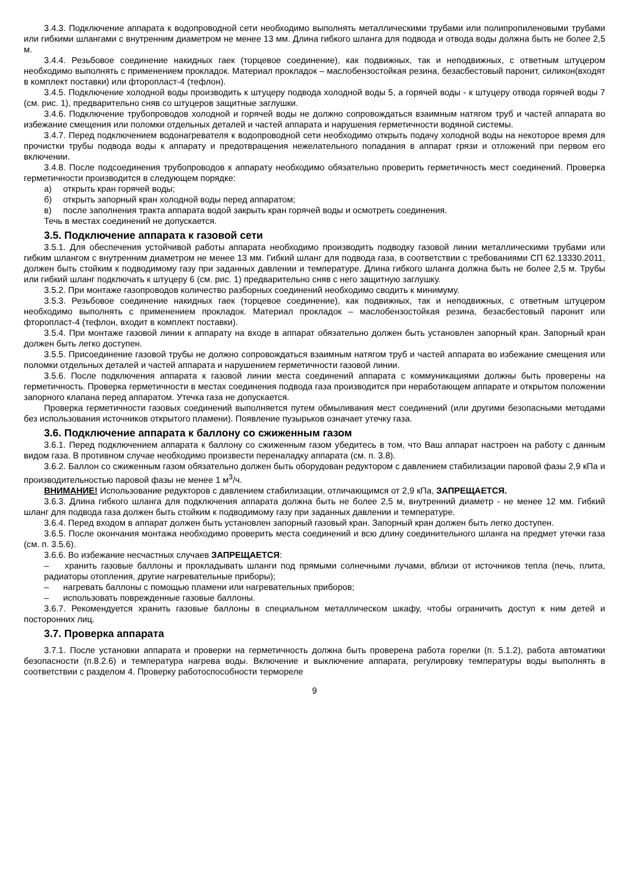3.4.3. Подключение аппарата к водопроводной сети необходимо выполнять металлическими трубами или полипропиленовыми трубами или гибкими шлангами с внутренним диаметром не менее 13 мм. Длина гибкого шланга для подвода и отвода воды должна быть не более 2,5 м.
3.4.4. Резьбовое соединение накидных гаек (торцевое соединение), как подвижных, так и неподвижных, с ответным штуцером необходимо выполнять с применением прокладок. Материал прокладок – маслобензостойкая резина, безасбестовый паронит, силикон(входят в комплект поставки) или фторопласт-4 (тефлон).
3.4.5. Подключение холодной воды производить к штуцеру подвода холодной воды 5, а горячей воды - к штуцеру отвода горячей воды 7 (см. рис. 1), предварительно сняв со штуцеров защитные заглушки.
3.4.6. Подключение трубопроводов холодной и горячей воды не должно сопровождаться взаимным натягом труб и частей аппарата во избежание смещения или поломки отдельных деталей и частей аппарата и нарушения герметичности водяной системы.
3.4.7. Перед подключением водонагревателя к водопроводной сети необходимо открыть подачу холодной воды на некоторое время для прочистки трубы подвода воды к аппарату и предотвращения нежелательного попадания в аппарат грязи и отложений при первом его включении.
3.4.8. После подсоединения трубопроводов к аппарату необходимо обязательно проверить герметичность мест соединений. Проверка герметичности производится в следующем порядке:
а) открыть кран горячей воды;
б) открыть запорный кран холодной воды перед аппаратом;
в) после заполнения тракта аппарата водой закрыть кран горячей воды и осмотреть соединения.
Течь в местах соединений не допускается.
3.5. Подключение аппарата к газовой сети
3.5.1. Для обеспечения устойчивой работы аппарата необходимо производить подводку газовой линии металлическими трубами или гибким шлангом с внутренним диаметром не менее 13 мм. Гибкий шланг для подвода газа, в соответствии с требованиями СП 62.13330.2011, должен быть стойким к подводимому газу при заданных давлении и температуре. Длина гибкого шланга должна быть не более 2,5 м. Трубы или гибкий шланг подключать к штуцеру 6 (см. рис. 1) предварительно сняв с него защитную заглушку.
3.5.2. При монтаже газопроводов количество разборных соединений необходимо сводить к минимуму.
3.5.3. Резьбовое соединение накидных гаек (торцевое соединение), как подвижных, так и неподвижных, с ответным штуцером необходимо выполнять с применением прокладок. Материал прокладок – маслобензостойкая резина, безасбестовый паронит или фторопласт-4 (тефлон, входит в комплект поставки).
3.5.4. При монтаже газовой линии к аппарату на входе в аппарат обязательно должен быть установлен запорный кран. Запорный кран должен быть легко доступен.
3.5.5. Присоединение газовой трубы не должно сопровождаться взаимным натягом труб и частей аппарата во избежание смещения или поломки отдельных деталей и частей аппарата и нарушением герметичности газовой линии.
3.5.6. После подключения аппарата к газовой линии места соединений аппарата с коммуникациями должны быть проверены на герметичность. Проверка герметичности в местах соединения подвода газа производится при неработающем аппарате и открытом положении запорного клапана перед аппаратом. Утечка газа не допускается.
Проверка герметичности газовых соединений выполняется путем обмыливания мест соединений (или другими безопасными методами без использования источников открытого пламени). Появление пузырьков означает утечку газа.
3.6. Подключение аппарата к баллону со сжиженным газом
3.6.1. Перед подключением аппарата к баллону со сжиженным газом убедитесь в том, что Ваш аппарат настроен на работу с данным видом газа. В противном случае необходимо произвести переналадку аппарата (см. п. 3.8).
3.6.2. Баллон со сжиженным газом обязательно должен быть оборудован редуктором с давлением стабилизации паровой фазы 2,9 кПа и производительностью паровой фазы не менее 1 м<sup>3</sup>/ч.
ВНИМАНИЕ! Использование редукторов с давлением стабилизации, отличающимся от 2,9 кПа, ЗАПРЕЩАЕТСЯ.
3.6.3. Длина гибкого шланга для подключения аппарата должна быть не более 2,5 м, внутренний диаметр - не менее 12 мм. Гибкий шланг для подвода газа должен быть стойким к подводимому газу при заданных давлении и температуре.
3.6.4. Перед входом в аппарат должен быть установлен запорный газовый кран. Запорный кран должен быть легко доступен.
3.6.5. После окончания монтажа необходимо проверить места соединений и всю длину соединительного шланга на предмет утечки газа (см. п. 3.5.6).
3.6.6. Во избежание несчастных случаев ЗАПРЕЩАЕТСЯ:
– хранить газовые баллоны и прокладывать шланги под прямыми солнечными лучами, вблизи от источников тепла (печь, плита, радиаторы отопления, другие нагревательные приборы);
– нагревать баллоны с помощью пламени или нагревательных приборов;
– использовать поврежденные газовые баллоны.
3.6.7. Рекомендуется хранить газовые баллоны в специальном металлическом шкафу, чтобы ограничить доступ к ним детей и посторонних лиц.
3.7. Проверка аппарата
3.7.1. После установки аппарата и проверки на герметичность должна быть проверена работа горелки (п. 5.1.2), работа автоматики безопасности (п.8.2.6) и температура нагрева воды. Включение и выключение аппарата, регулировку температуры воды выполнять в соответствии с разделом 4. Проверку работоспособности термореле
9